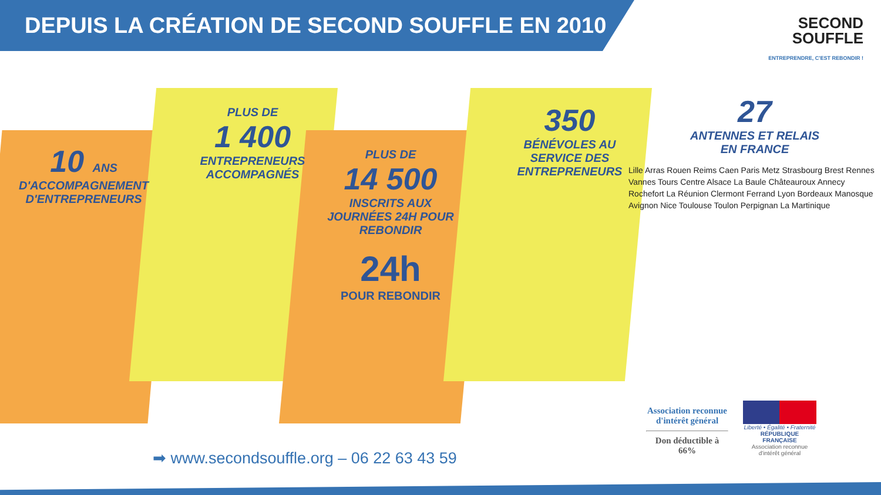DEPUIS LA CRÉATION DE SECOND SOUFFLE EN 2010
SECOND
SOUFFLE
ENTREPRENDRE, C'EST REBONDIR !
10 ANS
D'ACCOMPAGNEMENT D'ENTREPRENEURS
PLUS DE
1 400
ENTREPRENEURS ACCOMPAGNÉS
PLUS DE
14 500
INSCRITS AUX JOURNÉES 24H POUR REBONDIR
24h
POUR REBONDIR
350
BÉNÉVOLES AU SERVICE DES ENTREPRENEURS
27
ANTENNES ET RELAIS EN FRANCE
Lille Arras Rouen Reims Caen Paris Metz Strasbourg Brest Rennes Vannes Tours Centre Alsace La Baule Châteauroux Annecy Rochefort La Réunion Clermont Ferrand Lyon Bordeaux Manosque Avignon Nice Toulouse Toulon Perpignan La Martinique
➡ www.secondsouffle.org – 06 22 63 43 59
Association reconnue d'intérêt général
Don déductible à 66%
Liberté • Égalité • Fraternité
RÉPUBLIQUE FRANÇAISE
Association reconnue d'intérêt général